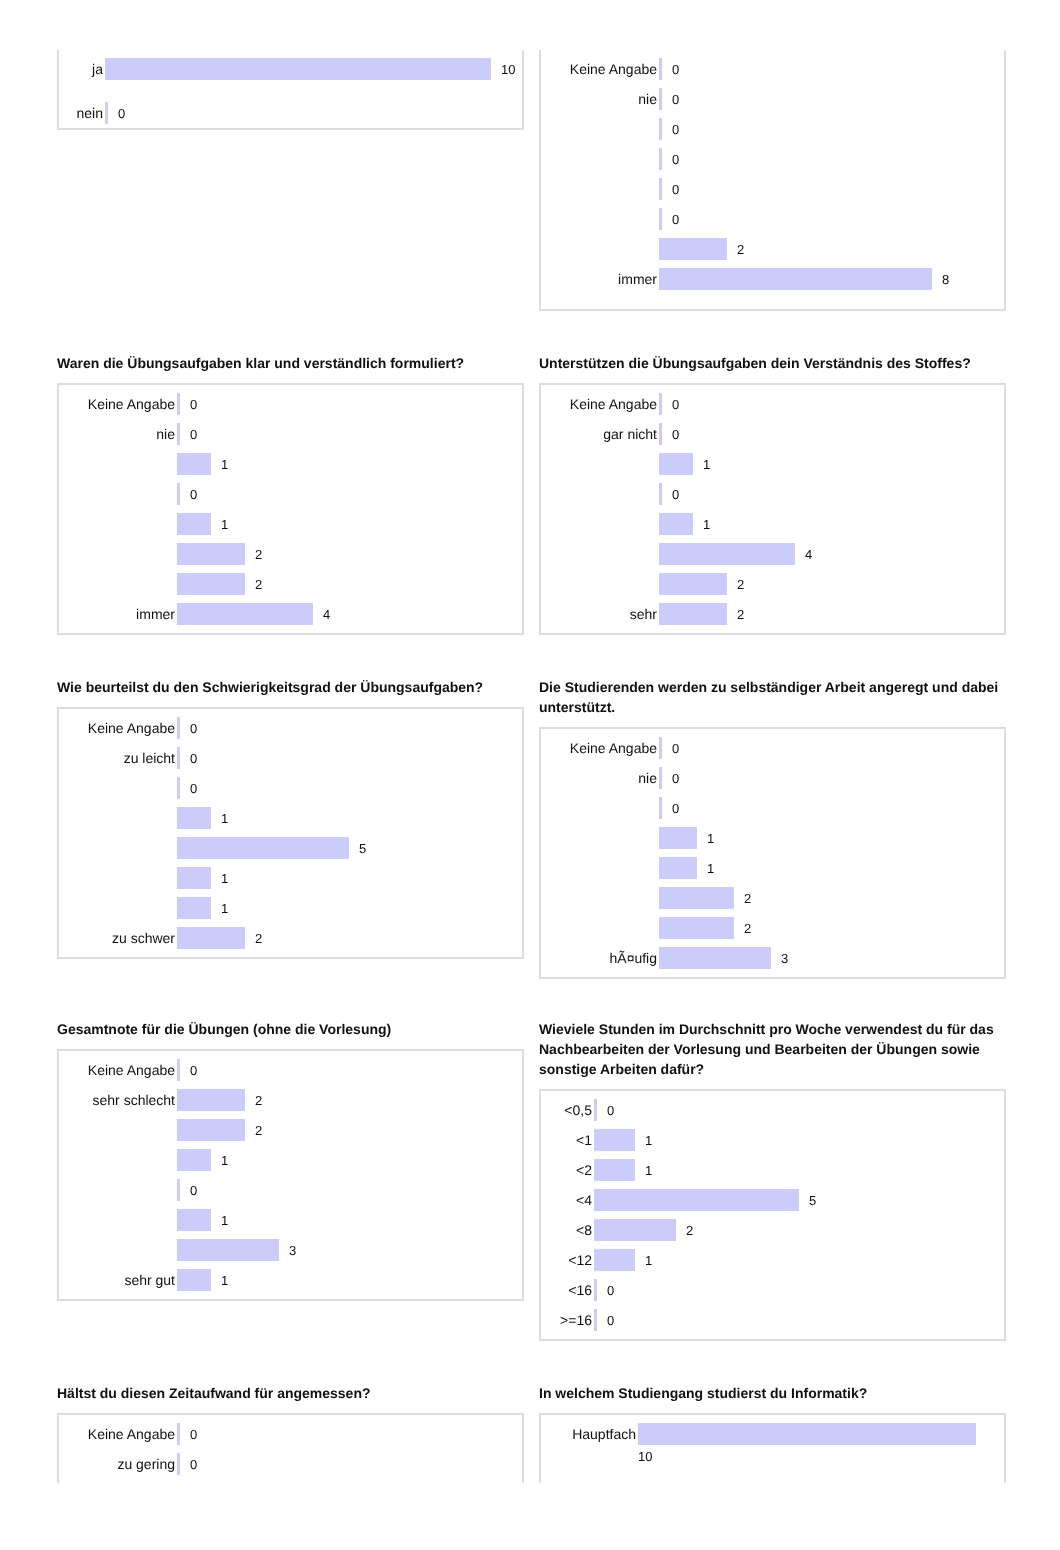ja 10
nein 0
Keine Angabe 0
nie 0
0
0
0
0
2
immer 8
Waren die Übungsaufgaben klar und verständlich formuliert?
Keine Angabe 0
nie 0
1
0
1
2
2
immer 4
Unterstützen die Übungsaufgaben dein Verständnis des Stoffes?
Keine Angabe 0
gar nicht 0
1
0
1
4
2
sehr 2
Wie beurteilst du den Schwierigkeitsgrad der Übungsaufgaben?
Keine Angabe 0
zu leicht 0
0
1
5
1
1
zu schwer 2
Die Studierenden werden zu selbständiger Arbeit angeregt und dabei unterstützt.
Keine Angabe 0
nie 0
0
1
1
2
2
hÃ¤ufig 3
Gesamtnote für die Übungen (ohne die Vorlesung)
Keine Angabe 0
sehr schlecht 2
2
1
0
1
3
sehr gut 1
Wieviele Stunden im Durchschnitt pro Woche verwendest du für das Nachbearbeiten der Vorlesung und Bearbeiten der Übungen sowie sonstige Arbeiten dafür?
<0,5 0
<1 1
<2 1
<4 5
<8 2
<12 1
<16 0
>=16 0
Hältst du diesen Zeitaufwand für angemessen?
Keine Angabe 0
zu gering 0
In welchem Studiengang studierst du Informatik?
Hauptfach
10